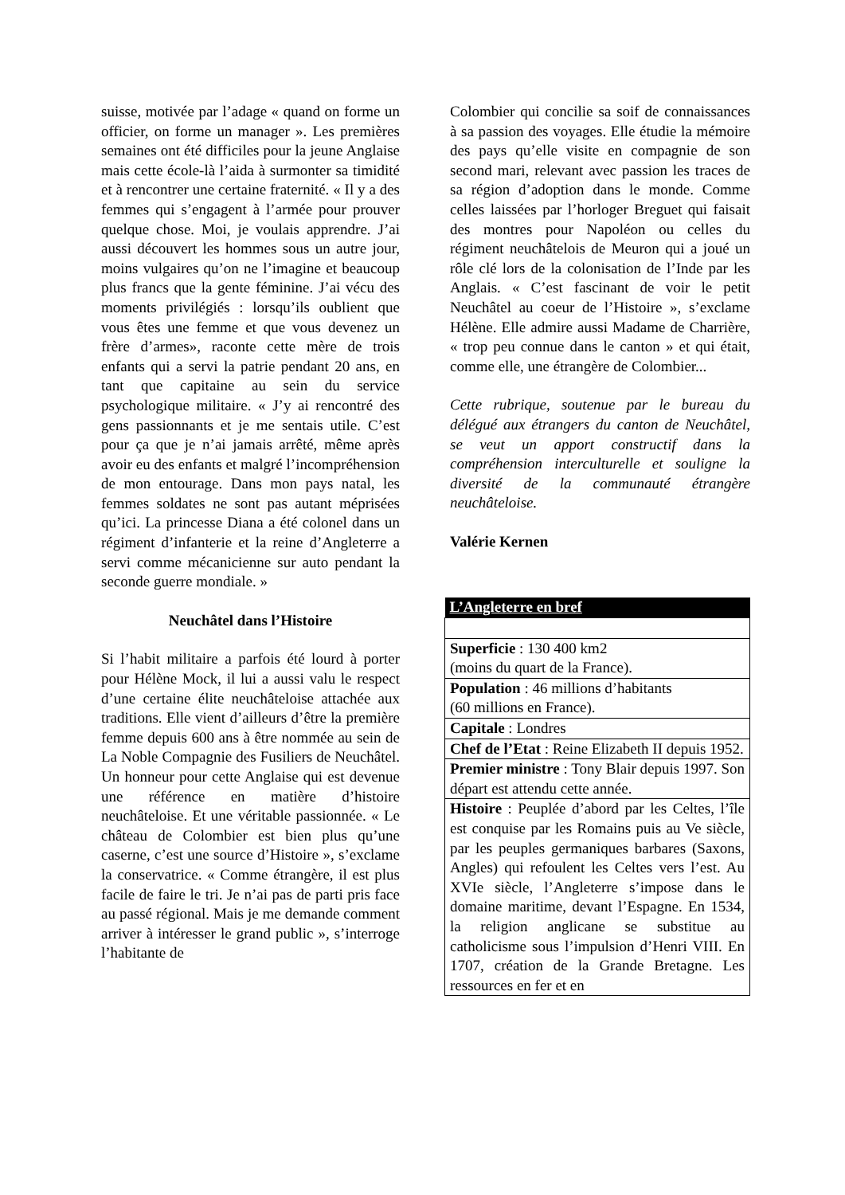suisse, motivée par l’adage « quand on forme un officier, on forme un manager ». Les premières semaines ont été difficiles pour la jeune Anglaise mais cette école-là l’aida à surmonter sa timidité et à rencontrer une certaine fraternité. « Il y a des femmes qui s’engagent à l’armée pour prouver quelque chose. Moi, je voulais apprendre. J’ai aussi découvert les hommes sous un autre jour, moins vulgaires qu’on ne l’imagine et beaucoup plus francs que la gente féminine. J’ai vécu des moments privilégiés : lorsqu’ils oublient que vous êtes une femme et que vous devenez un frère d’armes», raconte cette mère de trois enfants qui a servi la patrie pendant 20 ans, en tant que capitaine au sein du service psychologique militaire. « J’y ai rencontré des gens passionnants et je me sentais utile. C’est pour ça que je n’ai jamais arrêté, même après avoir eu des enfants et malgré l’incompréhension de mon entourage. Dans mon pays natal, les femmes soldates ne sont pas autant méprisées qu’ici. La princesse Diana a été colonel dans un régiment d’infanterie et la reine d’Angleterre a servi comme mécanicienne sur auto pendant la seconde guerre mondiale. »
Neuchâtel dans l’Histoire
Si l’habit militaire a parfois été lourd à porter pour Hélène Mock, il lui a aussi valu le respect d’une certaine élite neuchâteloise attachée aux traditions. Elle vient d’ailleurs d’être la première femme depuis 600 ans à être nommée au sein de La Noble Compagnie des Fusiliers de Neuchâtel. Un honneur pour cette Anglaise qui est devenue une référence en matière d’histoire neuchâteloise. Et une véritable passionnée. « Le château de Colombier est bien plus qu’une caserne, c’est une source d’Histoire », s’exclame la conservatrice. « Comme étrangère, il est plus facile de faire le tri. Je n’ai pas de parti pris face au passé régional. Mais je me demande comment arriver à intéresser le grand public », s’interroge l’habitante de
Colombier qui concilie sa soif de connaissances à sa passion des voyages. Elle étudie la mémoire des pays qu’elle visite en compagnie de son second mari, relevant avec passion les traces de sa région d’adoption dans le monde. Comme celles laissées par l’horloger Breguet qui faisait des montres pour Napoléon ou celles du régiment neuchâtelois de Meuron qui a joué un rôle clé lors de la colonisation de l’Inde par les Anglais. « C’est fascinant de voir le petit Neuchâtel au coeur de l’Histoire », s’exclame Hélène. Elle admire aussi Madame de Charrière, « trop peu connue dans le canton » et qui était, comme elle, une étrangère de Colombier...
Cette rubrique, soutenue par le bureau du délégué aux étrangers du canton de Neuchâtel, se veut un apport constructif dans la compréhension interculturelle et souligne la diversité de la communauté étrangère neuchâteloise.
Valérie Kernen
| L’Angleterre en bref |
| --- |
| Superficie : 130 400 km2 (moins du quart de la France). |
| Population : 46 millions d’habitants (60 millions en France). |
| Capitale : Londres |
| Chef de l’Etat : Reine Elizabeth II depuis 1952. |
| Premier ministre : Tony Blair depuis 1997. Son départ est attendu cette année. |
| Histoire : Peuplée d’abord par les Celtes, l’île est conquise par les Romains puis au Ve siècle, par les peuples germaniques barbares (Saxons, Angles) qui refoulent les Celtes vers l’est. Au XVIe siècle, l’Angleterre s’impose dans le domaine maritime, devant l’Espagne. En 1534, la religion anglicane se substitue au catholicisme sous l’impulsion d’Henri VIII. En 1707, création de la Grande Bretagne. Les ressources en fer et en |